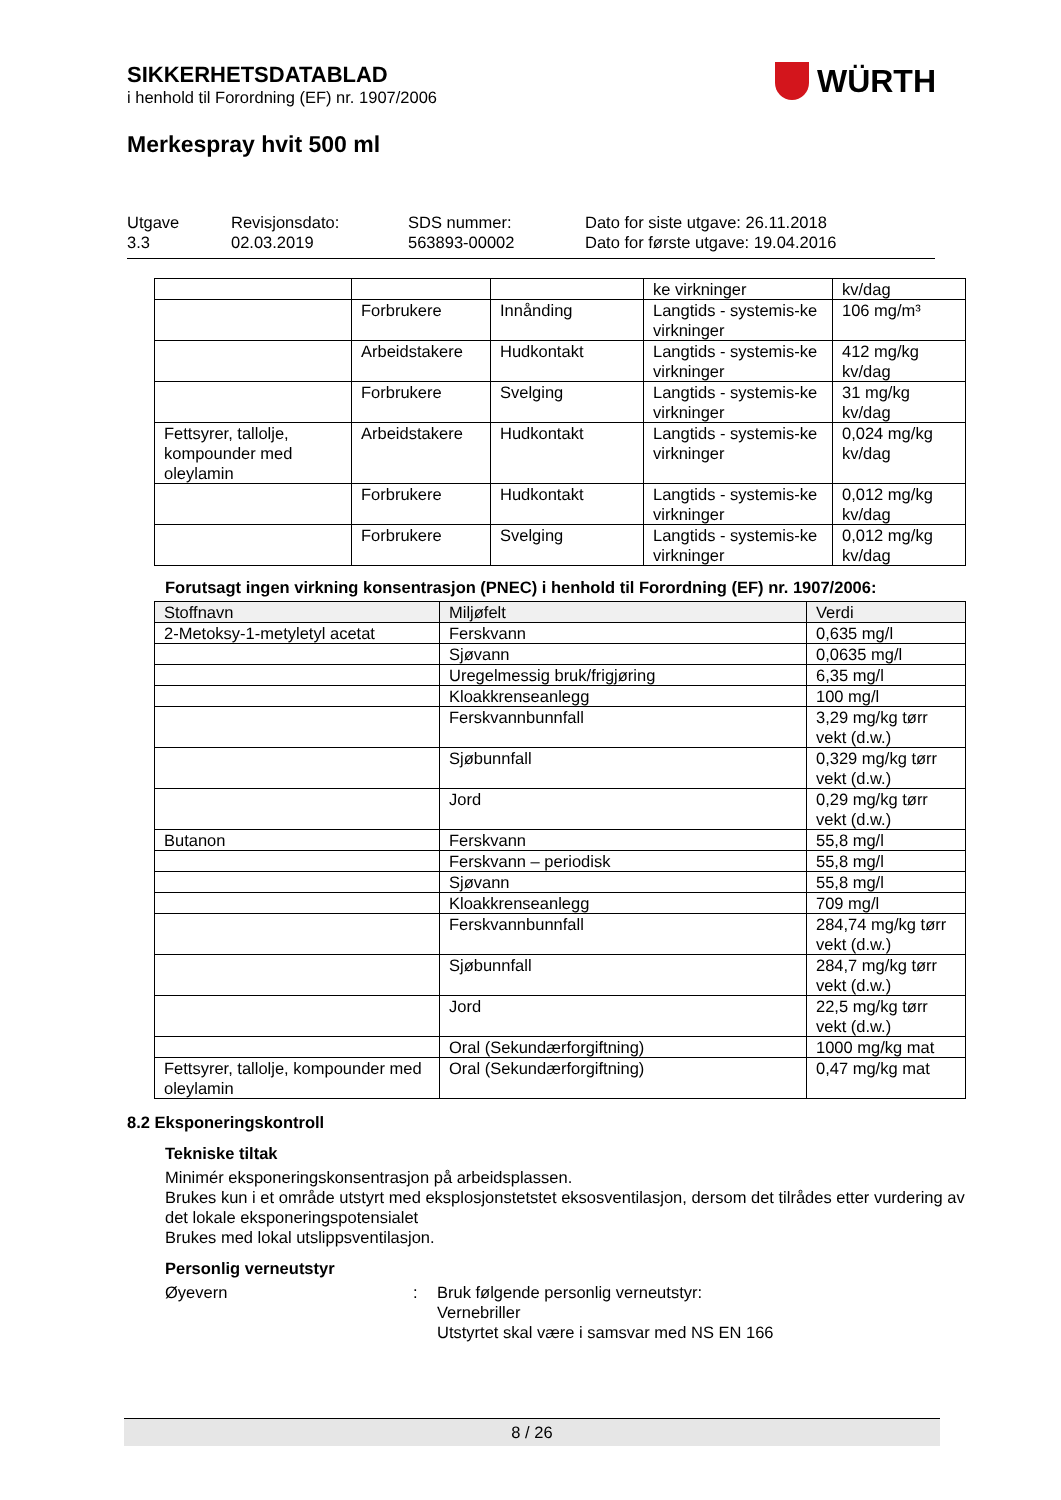SIKKERHETSDATABLAD
i henhold til Forordning (EF) nr. 1907/2006
Merkespray hvit 500 ml
WÜRTH
Utgave
3.3
Revisjonsdato:
02.03.2019
SDS nummer:
563893-00002
Dato for siste utgave: 26.11.2018
Dato for første utgave: 19.04.2016
| | | | ke virkninger | kv/dag |
| | Forbrukere | Innånding | Langtids - systemis-ke virkninger | 106 mg/m³ |
| | Arbeidstakere | Hudkontakt | Langtids - systemis-ke virkninger | 412 mg/kg kv/dag |
| | Forbrukere | Svelging | Langtids - systemis-ke virkninger | 31 mg/kg kv/dag |
| Fettsyrer, tallolje, kompounder med oleylamin | Arbeidstakere | Hudkontakt | Langtids - systemis-ke virkninger | 0,024 mg/kg kv/dag |
| | Forbrukere | Hudkontakt | Langtids - systemis-ke virkninger | 0,012 mg/kg kv/dag |
| | Forbrukere | Svelging | Langtids - systemis-ke virkninger | 0,012 mg/kg kv/dag |
Forutsagt ingen virkning konsentrasjon (PNEC) i henhold til Forordning (EF) nr. 1907/2006:
| Stoffnavn | Miljøfelt | Verdi |
| --- | --- | --- |
| 2-Metoksy-1-metyletyl acetat | Ferskvann | 0,635 mg/l |
| | Sjøvann | 0,0635 mg/l |
| | Uregelmessig bruk/frigjøring | 6,35 mg/l |
| | Kloakkrenseanlegg | 100 mg/l |
| | Ferskvannbunnfall | 3,29 mg/kg tørr vekt (d.w.) |
| | Sjøbunnfall | 0,329 mg/kg tørr vekt (d.w.) |
| | Jord | 0,29 mg/kg tørr vekt (d.w.) |
| Butanon | Ferskvann | 55,8 mg/l |
| | Ferskvann – periodisk | 55,8 mg/l |
| | Sjøvann | 55,8 mg/l |
| | Kloakkrenseanlegg | 709 mg/l |
| | Ferskvannbunnfall | 284,74 mg/kg tørr vekt (d.w.) |
| | Sjøbunnfall | 284,7 mg/kg tørr vekt (d.w.) |
| | Jord | 22,5 mg/kg tørr vekt (d.w.) |
| | Oral (Sekundærforgiftning) | 1000 mg/kg mat |
| Fettsyrer, tallolje, kompounder med oleylamin | Oral (Sekundærforgiftning) | 0,47 mg/kg mat |
8.2 Eksponeringskontroll
Tekniske tiltak
Minimér eksponeringskonsentrasjon på arbeidsplassen.
Brukes kun i et område utstyrt med eksplosjonstetstet eksosventilasjon, dersom det tilrådes etter vurdering av det lokale eksponeringspotensialet
Brukes med lokal utslippsventilasjon.
Personlig verneutstyr
Øyevern : Bruk følgende personlig verneutstyr:
Vernebriller
Utstyrtet skal være i samsvar med NS EN 166
8 / 26